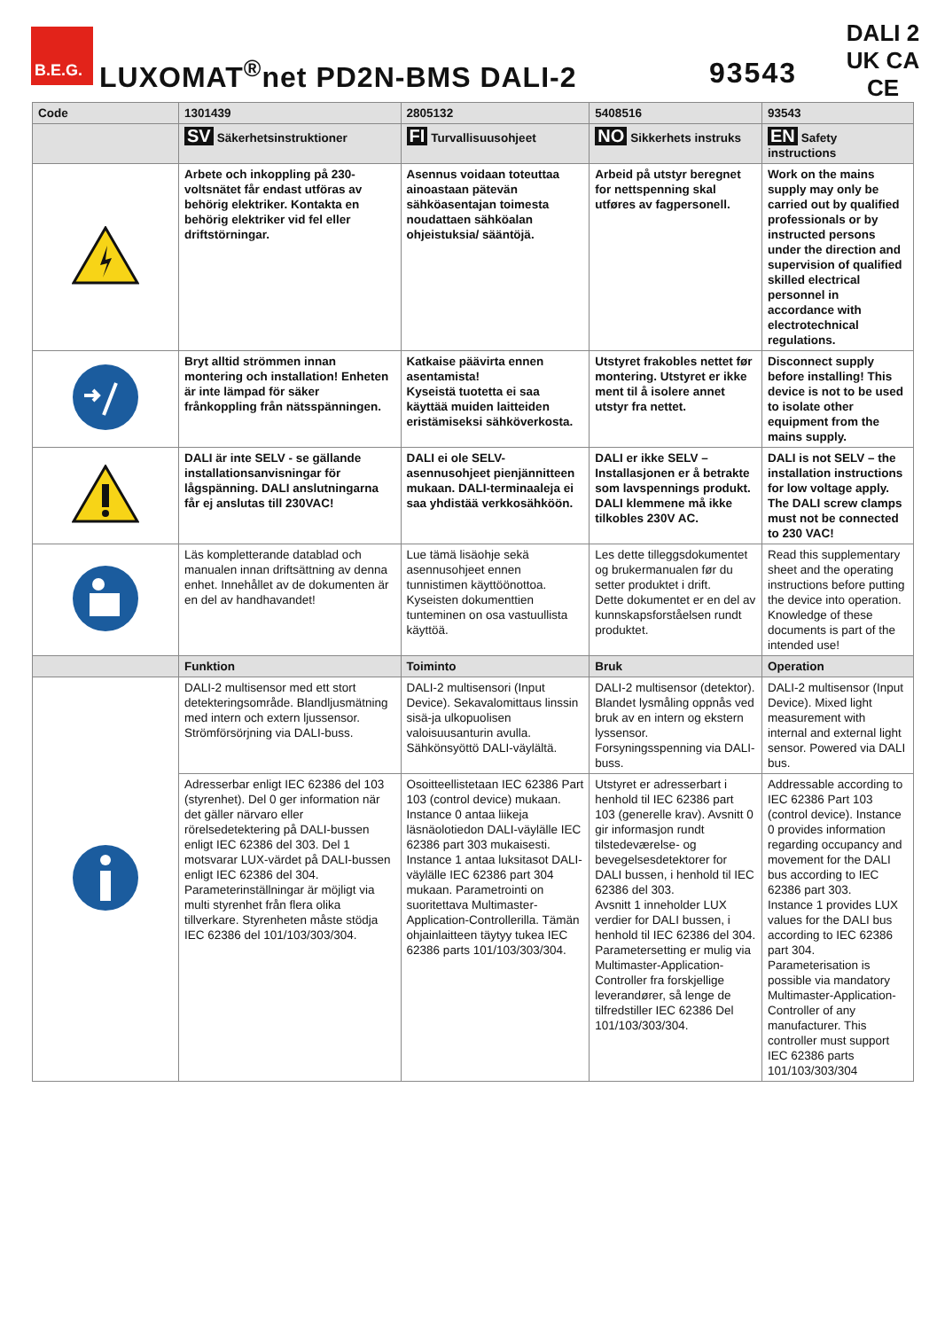B.E.G.
LUXOMAT<sup>®</sup>net PD2N-BMS DALI-2 93543
DALI 2
UK CA CE
| Code | 1301439 | 2805132 | 5408516 | 93543 |
| --- | --- | --- | --- | --- |
| | SV Säkerhetsinstruktioner | FI Turvallisuusohjeet | NO Sikkerhets instruks | EN Safety instructions |
| | Arbete och inkoppling på 230-voltsnätet får endast utföras av behörig elektriker. Kontakta en behörig elektriker vid fel eller driftstörningar. | Asennus voidaan toteuttaa ainoastaan pätevän sähköasentajan toimesta noudattaen sähköalan ohjeistuksia/ sääntöjä. | Arbeid på utstyr beregnet for nettspenning skal utføres av fagpersonell. | Work on the mains supply may only be carried out by qualified professionals or by instructed persons under the direction and supervision of qualified skilled electrical personnel in accordance with electrotechnical regulations. |
| | Bryt alltid strömmen innan montering och installation! Enheten är inte lämpad för säker frånkoppling från nätsspänningen. | Katkaise päävirta ennen asentamista! Kyseistä tuotetta ei saa käyttää muiden laitteiden eristämiseksi sähköverkosta. | Utstyret frakobles nettet før montering. Utstyret er ikke ment til å isolere annet utstyr fra nettet. | Disconnect supply before installing! This device is not to be used to isolate other equipment from the mains supply. |
| | DALI är inte SELV - se gällande installationsanvisningar för lågspänning. DALI anslutningarna får ej anslutas till 230VAC! | DALI ei ole SELV-asennusohjeet pienjännitteen mukaan. DALI-terminaaleja ei saa yhdistää verkkosähköön. | DALI er ikke SELV – Installasjonen er å betrakte som lavspennings produkt. DALI klemmene må ikke tilkobles 230V AC. | DALI is not SELV – the installation instructions for low voltage apply. The DALI screw clamps must not be connected to 230 VAC! |
| | Läs kompletterande datablad och manualen innan driftsättning av denna enhet. Innehållet av de dokumenten är en del av handhavandet! | Lue tämä lisäohje sekä asennusohjeet ennen tunnistimen käyttöönottoa. Kyseisten dokumenttien tunteminen on osa vastuullista käyttöä. | Les dette tilleggsdokumentet og brukermanualen før du setter produktet i drift. Dette dokumentet er en del av kunnskapsforståelsen rundt produktet. | Read this supplementary sheet and the operating instructions before putting the device into operation. Knowledge of these documents is part of the intended use! |
| | Funktion | Toiminto | Bruk | Operation |
| | DALI-2 multisensor med ett stort detekteringsområde. Blandljusmätning med intern och extern ljussensor. Strömförsörjning via DALI-buss. | DALI-2 multisensori (Input Device). Sekavalomittaus linssin sisä-ja ulkopuolisen valoisuusanturin avulla. Sähkönsyöttö DALI-väylältä. | DALI-2 multisensor (detektor). Blandet lysmåling oppnås ved bruk av en intern og ekstern lyssensor. Forsyningsspenning via DALI-buss. | DALI-2 multisensor (Input Device). Mixed light measurement with internal and external light sensor. Powered via DALI bus. |
| | Adresserbar enligt IEC 62386 del 103 (styrenhet). Del 0 ger information när det gäller närvaro eller rörelsedetektering på DALI-bussen enligt IEC 62386 del 303. Del 1 motsvarar LUX-värdet på DALI-bussen enligt IEC 62386 del 304. Parameterinställningar är möjligt via multi styrenhet från flera olika tillverkare. Styrenheten måste stödja IEC 62386 del 101/103/303/304. | Osoitteellistetaan IEC 62386 Part 103 (control device) mukaan. Instance 0 antaa liikeja läsnäolotiedon DALI-väylälle IEC 62386 part 303 mukaisesti. Instance 1 antaa luksitasot DALI-väylälle IEC 62386 part 304 mukaan. Parametrointi on suoritettava Multimaster-Application-Controllerilla. Tämän ohjainlaitteen täytyy tukea IEC 62386 parts 101/103/303/304. | Utstyret er adresserbart i henhold til IEC 62386 part 103 (generelle krav). Avsnitt 0 gir informasjon rundt tilstedeværelse- og bevegelsesdetektorer for DALI bussen, i henhold til IEC 62386 del 303. Avsnitt 1 inneholder LUX verdier for DALI bussen, i henhold til IEC 62386 del 304. Parametersetting er mulig via Multimaster-Application-Controller fra forskjellige leverandører, så lenge de tilfredstiller IEC 62386 Del 101/103/303/304. | Addressable according to IEC 62386 Part 103 (control device). Instance 0 provides information regarding occupancy and movement for the DALI bus according to IEC 62386 part 303. Instance 1 provides LUX values for the DALI bus according to IEC 62386 part 304. Parameterisation is possible via mandatory Multimaster-Application-Controller of any manufacturer. This controller must support IEC 62386 parts 101/103/303/304 |